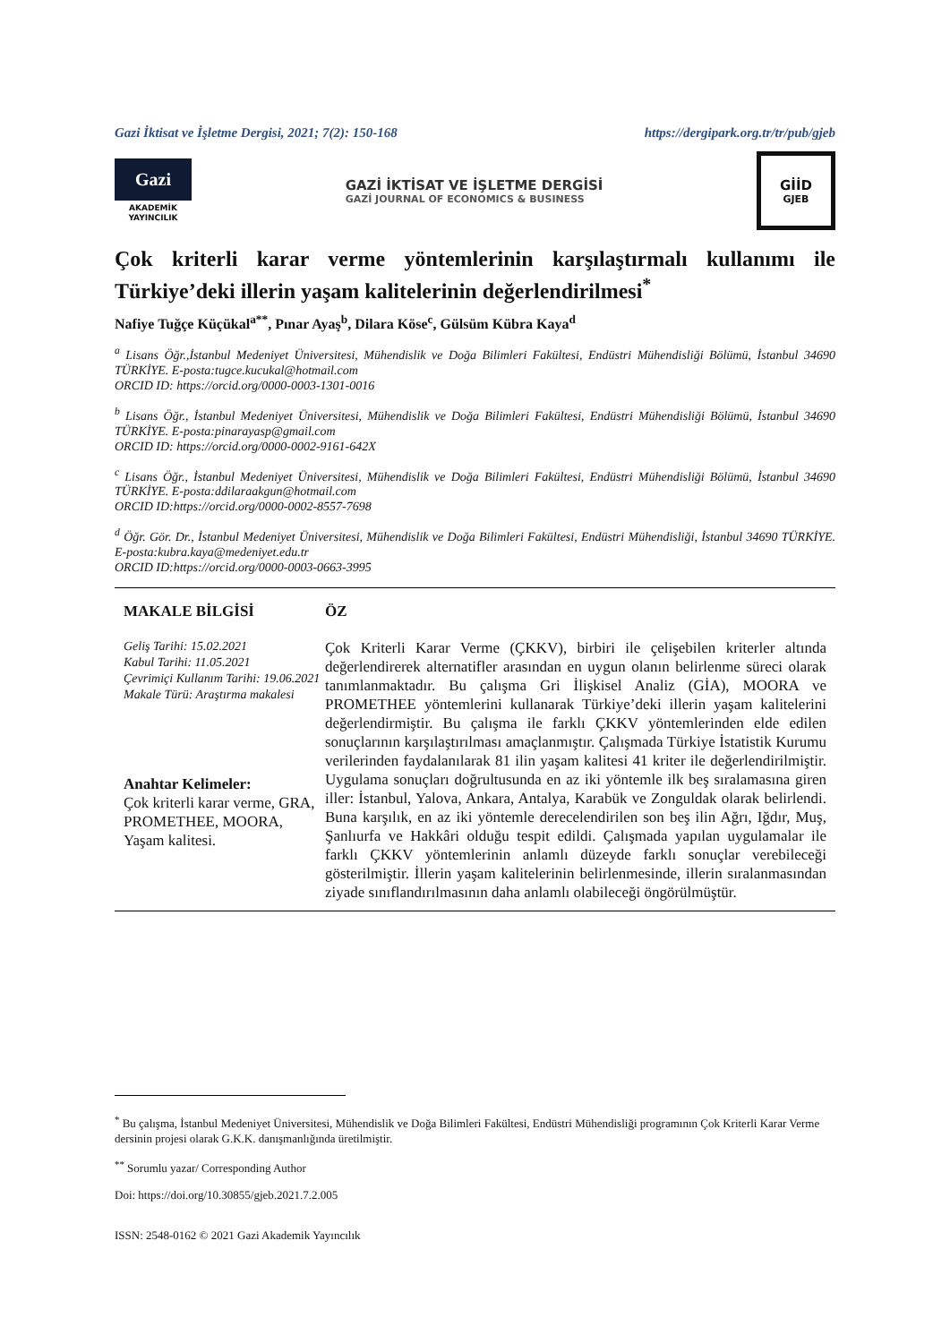Gazi İktisat ve İşletme Dergisi, 2021; 7(2): 150-168 https://dergipark.org.tr/tr/pub/gjeb
Gazi
AKADEMİK
YAYINCILIK
GAZİ İKTİSAT VE İŞLETME DERGİSİ
GAZİ JOURNAL OF ECONOMICS & BUSINESS
GİİD
GJEB
Çok kriterli karar verme yöntemlerinin karşılaştırmalı kullanımı ile Türkiye’deki illerin yaşam kalitelerinin değerlendirilmesi<sup>*</sup>
Nafiye Tuğçe Küçükal<sup>a**</sup>, Pınar Ayaş<sup>b</sup>, Dilara Köse<sup>c</sup>, Gülsüm Kübra Kaya<sup>d</sup>
<sup>a</sup> Lisans Öğr.,İstanbul Medeniyet Üniversitesi, Mühendislik ve Doğa Bilimleri Fakültesi, Endüstri Mühendisliği Bölümü, İstanbul 34690 TÜRKİYE. E-posta:tugce.kucukal@hotmail.com
ORCID ID: https://orcid.org/0000-0003-1301-0016
<sup>b</sup> Lisans Öğr., İstanbul Medeniyet Üniversitesi, Mühendislik ve Doğa Bilimleri Fakültesi, Endüstri Mühendisliği Bölümü, İstanbul 34690 TÜRKİYE. E-posta:pinarayasp@gmail.com
ORCID ID: https://orcid.org/0000-0002-9161-642X
<sup>c</sup> Lisans Öğr., İstanbul Medeniyet Üniversitesi, Mühendislik ve Doğa Bilimleri Fakültesi, Endüstri Mühendisliği Bölümü, İstanbul 34690 TÜRKİYE. E-posta:ddilaraakgun@hotmail.com
ORCID ID:https://orcid.org/0000-0002-8557-7698
<sup>d</sup> Öğr. Gör. Dr., İstanbul Medeniyet Üniversitesi, Mühendislik ve Doğa Bilimleri Fakültesi, Endüstri Mühendisliği, İstanbul 34690 TÜRKİYE. E-posta:kubra.kaya@medeniyet.edu.tr
ORCID ID:https://orcid.org/0000-0003-0663-3995
MAKALE BİLGİSİ
Geliş Tarihi: 15.02.2021
Kabul Tarihi: 11.05.2021
Çevrimiçi Kullanım Tarihi: 19.06.2021
Makale Türü: Araştırma makalesi
Anahtar Kelimeler:
Çok kriterli karar verme, GRA, PROMETHEE, MOORA, Yaşam kalitesi.
ÖZ
Çok Kriterli Karar Verme (ÇKKV), birbiri ile çelişebilen kriterler altında değerlendirerek alternatifler arasından en uygun olanın belirlenme süreci olarak tanımlanmaktadır. Bu çalışma Gri İlişkisel Analiz (GİA), MOORA ve PROMETHEE yöntemlerini kullanarak Türkiye’deki illerin yaşam kalitelerini değerlendirmiştir. Bu çalışma ile farklı ÇKKV yöntemlerinden elde edilen sonuçlarının karşılaştırılması amaçlanmıştır. Çalışmada Türkiye İstatistik Kurumu verilerinden faydalanılarak 81 ilin yaşam kalitesi 41 kriter ile değerlendirilmiştir. Uygulama sonuçları doğrultusunda en az iki yöntemle ilk beş sıralamasına giren iller: İstanbul, Yalova, Ankara, Antalya, Karabük ve Zonguldak olarak belirlendi. Buna karşılık, en az iki yöntemle derecelendirilen son beş ilin Ağrı, Iğdır, Muş, Şanlıurfa ve Hakkâri olduğu tespit edildi. Çalışmada yapılan uygulamalar ile farklı ÇKKV yöntemlerinin anlamlı düzeyde farklı sonuçlar verebileceği gösterilmiştir. İllerin yaşam kalitelerinin belirlenmesinde, illerin sıralanmasından ziyade sınıflandırılmasının daha anlamlı olabileceği öngörülmüştür.
<sup>*</sup> Bu çalışma, İstanbul Medeniyet Üniversitesi, Mühendislik ve Doğa Bilimleri Fakültesi, Endüstri Mühendisliği programının Çok Kriterli Karar Verme dersinin projesi olarak G.K.K. danışmanlığında üretilmiştir.
<sup>**</sup> Sorumlu yazar/ Corresponding Author
Doi: https://doi.org/10.30855/gjeb.2021.7.2.005
ISSN: 2548-0162 © 2021 Gazi Akademik Yayıncılık